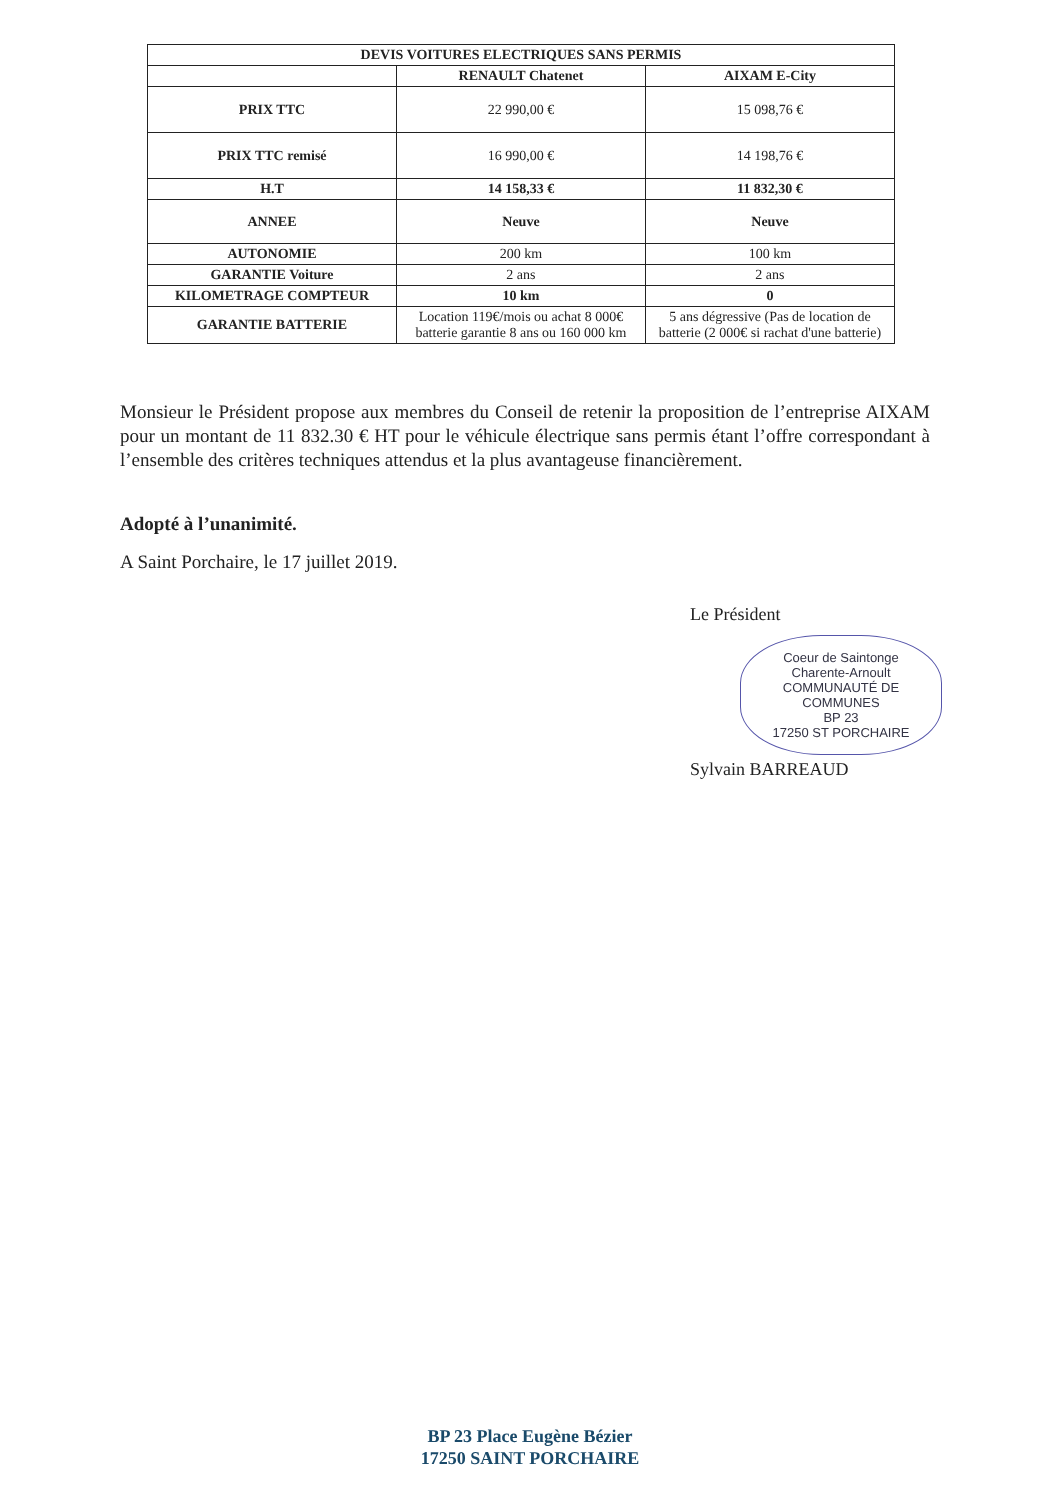| DEVIS VOITURES ELECTRIQUES SANS PERMIS | | |
| --- | --- | --- |
| | RENAULT Chatenet | AIXAM E-City |
| PRIX TTC | 22 990,00 € | 15 098,76 € |
| PRIX TTC remisé | 16 990,00 € | 14 198,76 € |
| H.T | 14 158,33 € | 11 832,30 € |
| ANNEE | Neuve | Neuve |
| AUTONOMIE | 200 km | 100 km |
| GARANTIE Voiture | 2 ans | 2 ans |
| KILOMETRAGE COMPTEUR | 10 km | 0 |
| GARANTIE BATTERIE | Location 119€/mois ou achat 8 000€ batterie garantie 8 ans ou 160 000 km | 5 ans dégressive (Pas de location de batterie (2 000€ si rachat d'une batterie) |
Monsieur le Président propose aux membres du Conseil de retenir la proposition de l’entreprise AIXAM pour un montant de 11 832.30 € HT pour le véhicule électrique sans permis étant l’offre correspondant à l’ensemble des critères techniques attendus et la plus avantageuse financièrement.
Adopté à l’unanimité.
A Saint Porchaire, le 17 juillet 2019.
Le Président
Coeur de Saintonge
Charente-Arnoult
COMMUNAUTÉ DE COMMUNES
BP 23
17250 ST PORCHAIRE
Sylvain BARREAUD
BP 23 Place Eugène Bézier
17250 SAINT PORCHAIRE